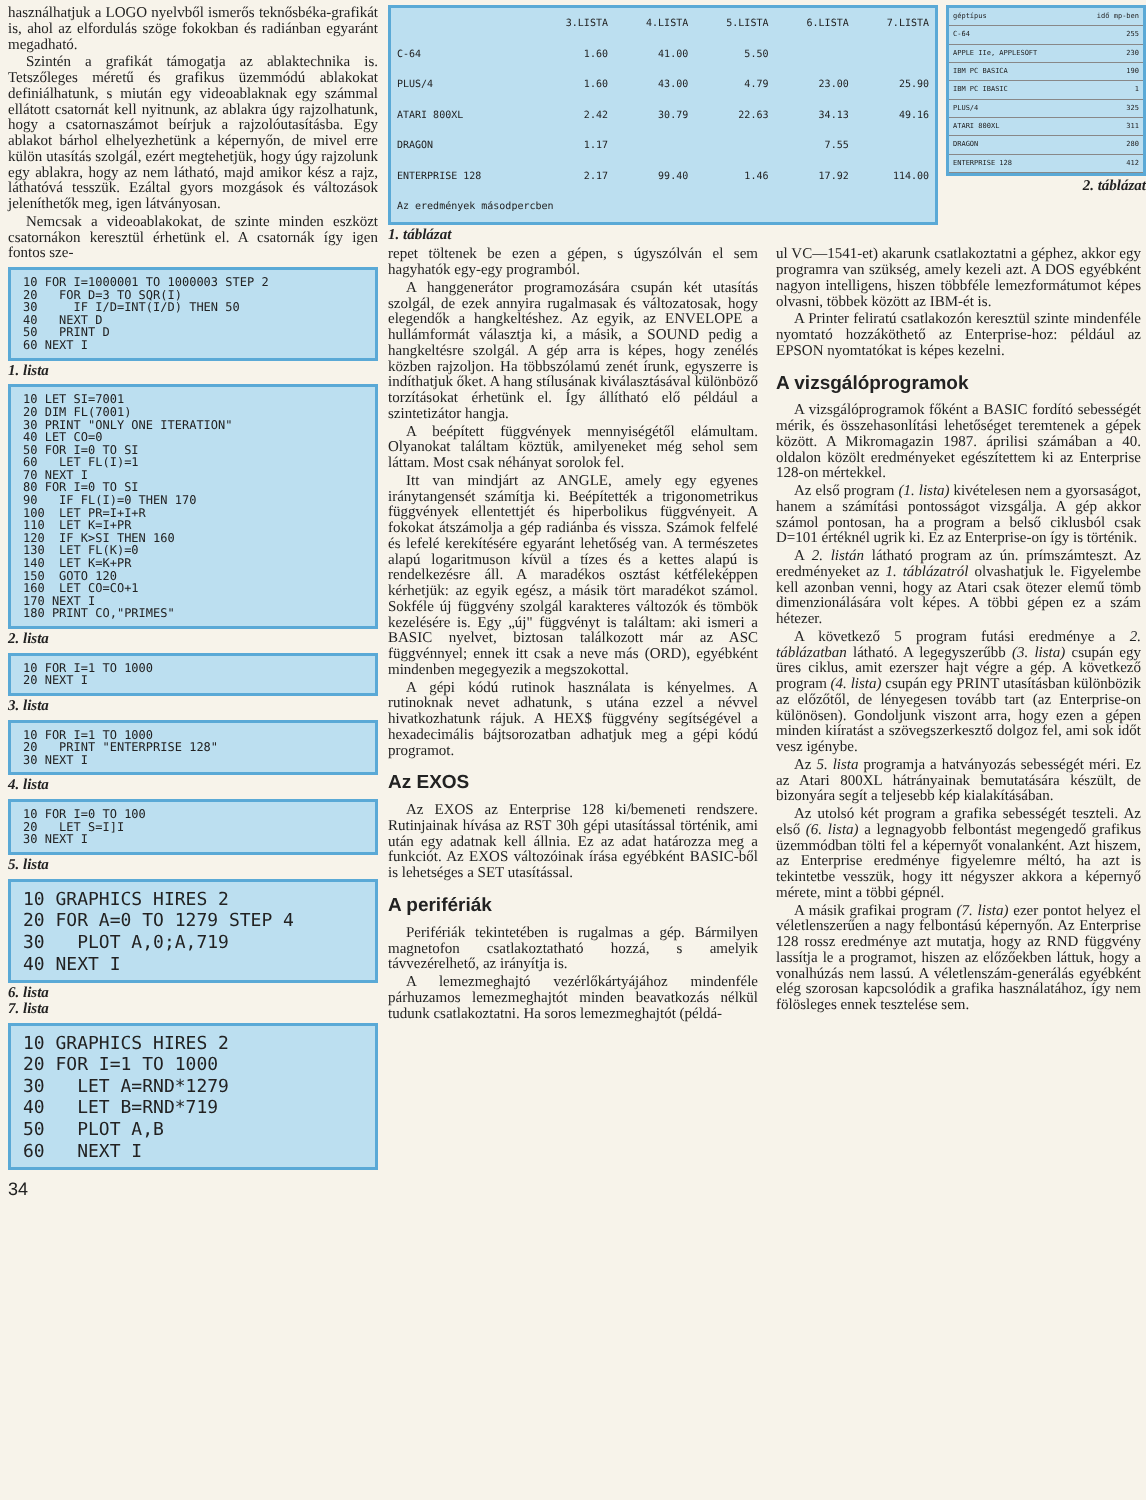használhatjuk a LOGO nyelvből ismerős teknősbéka-grafikát is, ahol az elfordulás szöge fokokban és radiánban egyaránt megadható.
Szintén a grafikát támogatja az ablaktechnika is. Tetszőleges méretű és grafikus üzemmódú ablakokat definiálhatunk, s miután egy videoablaknak egy számmal ellátott csatornát kell nyitnunk, az ablakra úgy rajzolhatunk, hogy a csatornaszámot beírjuk a rajzolóutasításba. Egy ablakot bárhol elhelyezhetünk a képernyőn, de mivel erre külön utasítás szolgál, ezért megtehetjük, hogy úgy rajzolunk egy ablakra, hogy az nem látható, majd amikor kész a rajz, láthatóvá tesszük. Ezáltal gyors mozgások és változások jeleníthetők meg, igen látványosan.
Nemcsak a videoablakokat, de szinte minden eszközt csatornákon keresztül érhetünk el. A csatornák így igen fontos sze-
10 FOR I=1000001 TO 1000003 STEP 2 20 FOR D=3 TO SQR(I) 30 IF I/D=INT(I/D) THEN 50 40 NEXT D 50 PRINT D 60 NEXT I
1. lista
10 LET SI=7001 20 DIM FL(7001) 30 PRINT "ONLY ONE ITERATION" 40 LET CO=0 50 FOR I=0 TO SI 60 LET FL(I)=1 70 NEXT I 80 FOR I=0 TO SI 90 IF FL(I)=0 THEN 170 100 LET PR=I+I+R 110 LET K=I+PR 120 IF K>SI THEN 160 130 LET FL(K)=0 140 LET K=K+PR 150 GOTO 120 160 LET CO=CO+1 170 NEXT I 180 PRINT CO,"PRIMES"
2. lista
10 FOR I=1 TO 1000 20 NEXT I
3. lista
10 FOR I=1 TO 1000 20 PRINT "ENTERPRISE 128" 30 NEXT I
4. lista
10 FOR I=0 TO 100 20 LET S=I]I 30 NEXT I
5. lista
10 GRAPHICS HIRES 2 20 FOR A=0 TO 1279 STEP 4 30 PLOT A,0;A,719 40 NEXT I
6. lista
7. lista
10 GRAPHICS HIRES 2 20 FOR I=1 TO 1000 30 LET A=RND*1279 40 LET B=RND*719 50 PLOT A,B 60 NEXT I
34
| | 3.LISTA | 4.LISTA | 5.LISTA | 6.LISTA | 7.LISTA |
| --- | --- | --- | --- | --- | --- |
| C-64 | 1.60 | 41.00 | 5.50 | | |
| PLUS/4 | 1.60 | 43.00 | 4.79 | 23.00 | 25.90 |
| ATARI 800XL | 2.42 | 30.79 | 22.63 | 34.13 | 49.16 |
| DRAGON | 1.17 | | | 7.55 | |
| ENTERPRISE 128 | 2.17 | 99.40 | 1.46 | 17.92 | 114.00 |
| Az eredmények másodpercben | | | | | |
1. táblázat
| géptípus | idő mp-ben |
| C-64 | 255 |
| APPLE IIe, APPLESOFT | 230 |
| IBM PC BASICA | 190 |
| IBM PC IBASIC | 1 |
| PLUS/4 | 325 |
| ATARI 800XL | 311 |
| DRAGON | 280 |
| ENTERPRISE 128 | 412 |
2. táblázat
repet töltenek be ezen a gépen, s úgyszólván el sem hagyhatók egy-egy programból.
A hanggenerátor programozására csupán két utasítás szolgál, de ezek annyira rugalmasak és változatosak, hogy elegendők a hangkeltéshez. Az egyik, az ENVELOPE a hullámformát választja ki, a másik, a SOUND pedig a hangkeltésre szolgál. A gép arra is képes, hogy zenélés közben rajzoljon. Ha többszólamú zenét írunk, egyszerre is indíthatjuk őket. A hang stílusának kiválasztásával különböző torzításokat érhetünk el. Így állítható elő például a szintetizátor hangja.
A beépített függvények mennyiségétől elámultam. Olyanokat találtam köztük, amilyeneket még sehol sem láttam. Most csak néhányat sorolok fel.
Itt van mindjárt az ANGLE, amely egy egyenes iránytangensét számítja ki. Beépítették a trigonometrikus függvények ellentettjét és hiperbolikus függvényeit. A fokokat átszámolja a gép radiánba és vissza. Számok felfelé és lefelé kerekítésére egyaránt lehetőség van. A természetes alapú logaritmuson kívül a tízes és a kettes alapú is rendelkezésre áll. A maradékos osztást kétféleképpen kérhetjük: az egyik egész, a másik tört maradékot számol. Sokféle új függvény szolgál karakteres változók és tömbök kezelésére is. Egy „új" függvényt is találtam: aki ismeri a BASIC nyelvet, biztosan találkozott már az ASC függvénnyel; ennek itt csak a neve más (ORD), egyébként mindenben megegyezik a megszokottal.
A gépi kódú rutinok használata is kényelmes. A rutinoknak nevet adhatunk, s utána ezzel a névvel hivatkozhatunk rájuk. A HEX$ függvény segítségével a hexadecimális bájtsorozatban adhatjuk meg a gépi kódú programot.
Az EXOS
Az EXOS az Enterprise 128 ki/bemeneti rendszere. Rutinjainak hívása az RST 30h gépi utasítással történik, ami után egy adatnak kell állnia. Ez az adat határozza meg a funkciót. Az EXOS változóinak írása egyébként BASIC-ből is lehetséges a SET utasítással.
A perifériák
Perifériák tekintetében is rugalmas a gép. Bármilyen magnetofon csatlakoztatható hozzá, s amelyik távvezérelhető, az irányítja is.
A lemezmeghajtó vezérlőkártyájához mindenféle párhuzamos lemezmeghajtót minden beavatkozás nélkül tudunk csatlakoztatni. Ha soros lemezmeghajtót (példá-
ul VC—1541-et) akarunk csatlakoztatni a géphez, akkor egy programra van szükség, amely kezeli azt. A DOS egyébként nagyon intelligens, hiszen többféle lemezformátumot képes olvasni, többek között az IBM-ét is.
A Printer feliratú csatlakozón keresztül szinte mindenféle nyomtató hozzáköthető az Enterprise-hoz: például az EPSON nyomtatókat is képes kezelni.
A vizsgálóprogramok
A vizsgálóprogramok főként a BASIC fordító sebességét mérik, és összehasonlítási lehetőséget teremtenek a gépek között. A Mikromagazin 1987. áprilisi számában a 40. oldalon közölt eredményeket egészítettem ki az Enterprise 128-on mértekkel.
Az első program (1. lista) kivételesen nem a gyorsaságot, hanem a számítási pontosságot vizsgálja. A gép akkor számol pontosan, ha a program a belső ciklusból csak D=101 értéknél ugrik ki. Ez az Enterprise-on így is történik.
A 2. listán látható program az ún. prímszámteszt. Az eredményeket az 1. táblázatról olvashatjuk le. Figyelembe kell azonban venni, hogy az Atari csak ötezer elemű tömb dimenzionálására volt képes. A többi gépen ez a szám hétezer.
A következő 5 program futási eredménye a 2. táblázatban látható. A legegyszerűbb (3. lista) csupán egy üres ciklus, amit ezerszer hajt végre a gép. A következő program (4. lista) csupán egy PRINT utasításban különbözik az előzőtől, de lényegesen tovább tart (az Enterprise-on különösen). Gondoljunk viszont arra, hogy ezen a gépen minden kiíratást a szövegszerkesztő dolgoz fel, ami sok időt vesz igénybe.
Az 5. lista programja a hatványozás sebességét méri. Ez az Atari 800XL hátrányainak bemutatására készült, de bizonyára segít a teljesebb kép kialakításában.
Az utolsó két program a grafika sebességét teszteli. Az első (6. lista) a legnagyobb felbontást megengedő grafikus üzemmódban tölti fel a képernyőt vonalanként. Azt hiszem, az Enterprise eredménye figyelemre méltó, ha azt is tekintetbe vesszük, hogy itt négyszer akkora a képernyő mérete, mint a többi gépnél.
A másik grafikai program (7. lista) ezer pontot helyez el véletlenszerűen a nagy felbontású képernyőn. Az Enterprise 128 rossz eredménye azt mutatja, hogy az RND függvény lassítja le a programot, hiszen az előzőekben láttuk, hogy a vonalhúzás nem lassú. A véletlenszám-generálás egyébként elég szorosan kapcsolódik a grafika használatához, így nem fölösleges ennek tesztelése sem.